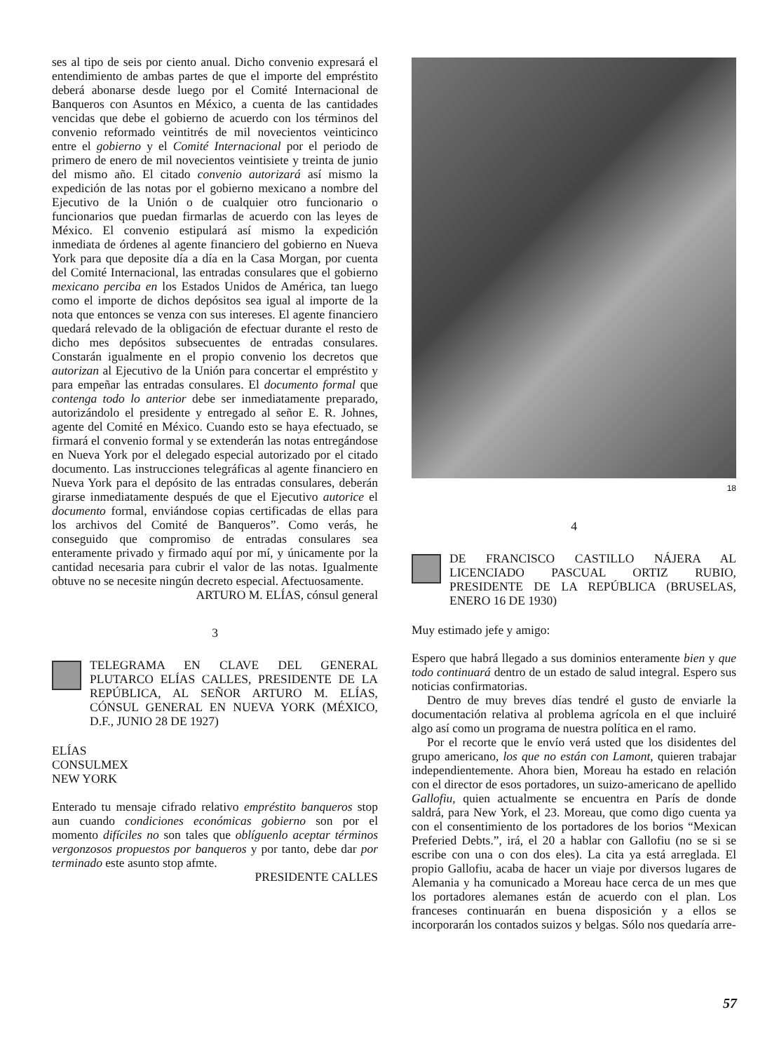ses al tipo de seis por ciento anual. Dicho convenio expresará el entendimiento de ambas partes de que el importe del empréstito deberá abonarse desde luego por el Comité Internacional de Banqueros con Asuntos en México, a cuenta de las cantidades vencidas que debe el gobierno de acuerdo con los términos del convenio reformado veintitrés de mil novecientos veinticinco entre el gobierno y el Comité Internacional por el periodo de primero de enero de mil novecientos veintisiete y treinta de junio del mismo año. El citado convenio autorizará así mismo la expedición de las notas por el gobierno mexicano a nombre del Ejecutivo de la Unión o de cualquier otro funcionario o funcionarios que puedan firmarlas de acuerdo con las leyes de México. El convenio estipulará así mismo la expedición inmediata de órdenes al agente financiero del gobierno en Nueva York para que deposite día a día en la Casa Morgan, por cuenta del Comité Internacional, las entradas consulares que el gobierno mexicano perciba en los Estados Unidos de América, tan luego como el importe de dichos depósitos sea igual al importe de la nota que entonces se venza con sus intereses. El agente financiero quedará relevado de la obligación de efectuar durante el resto de dicho mes depósitos subsecuentes de entradas consulares. Constarán igualmente en el propio convenio los decretos que autorizan al Ejecutivo de la Unión para concertar el empréstito y para empeñar las entradas consulares. El documento formal que contenga todo lo anterior debe ser inmediatamente preparado, autorizándolo el presidente y entregado al señor E. R. Johnes, agente del Comité en México. Cuando esto se haya efectuado, se firmará el convenio formal y se extenderán las notas entregándose en Nueva York por el delegado especial autorizado por el citado documento. Las instrucciones telegráficas al agente financiero en Nueva York para el depósito de las entradas consulares, deberán girarse inmediatamente después de que el Ejecutivo autorice el documento formal, enviándose copias certificadas de ellas para los archivos del Comité de Banqueros”. Como verás, he conseguido que compromiso de entradas consulares sea enteramente privado y firmado aquí por mí, y únicamente por la cantidad necesaria para cubrir el valor de las notas. Igualmente obtuve no se necesite ningún decreto especial. Afectuosamente.
ARTURO M. ELÍAS, cónsul general
3
TELEGRAMA EN CLAVE DEL GENERAL PLUTARCO ELÍAS CALLES, PRESIDENTE DE LA REPÚBLICA, AL SEÑOR ARTURO M. ELÍAS, CÓNSUL GENERAL EN NUEVA YORK (MÉXICO, D.F., JUNIO 28 DE 1927)
ELÍAS
CONSULMEX
NEW YORK
Enterado tu mensaje cifrado relativo empréstito banqueros stop aun cuando condiciones económicas gobierno son por el momento difíciles no son tales que oblíguenlo aceptar términos vergonzosos propuestos por banqueros y por tanto, debe dar por terminado este asunto stop afmte.
PRESIDENTE CALLES
18
4
DE FRANCISCO CASTILLO NÁJERA AL LICENCIADO PASCUAL ORTIZ RUBIO, PRESIDENTE DE LA REPÚBLICA (BRUSELAS, ENERO 16 DE 1930)
Muy estimado jefe y amigo:
Espero que habrá llegado a sus dominios enteramente bien y que todo continuará dentro de un estado de salud integral. Espero sus noticias confirmatorias.
Dentro de muy breves días tendré el gusto de enviarle la documentación relativa al problema agrícola en el que incluiré algo así como un programa de nuestra política en el ramo.
Por el recorte que le envío verá usted que los disidentes del grupo americano, los que no están con Lamont, quieren trabajar independientemente. Ahora bien, Moreau ha estado en relación con el director de esos portadores, un suizo-americano de apellido Gallofiu, quien actualmente se encuentra en París de donde saldrá, para New York, el 23. Moreau, que como digo cuenta ya con el consentimiento de los portadores de los borios “Mexican Preferied Debts.”, irá, el 20 a hablar con Gallofiu (no se si se escribe con una o con dos eles). La cita ya está arreglada. El propio Gallofiu, acaba de hacer un viaje por diversos lugares de Alemania y ha comunicado a Moreau hace cerca de un mes que los portadores alemanes están de acuerdo con el plan. Los franceses continuarán en buena disposición y a ellos se incorporarán los contados suizos y belgas. Sólo nos quedaría arre-
57